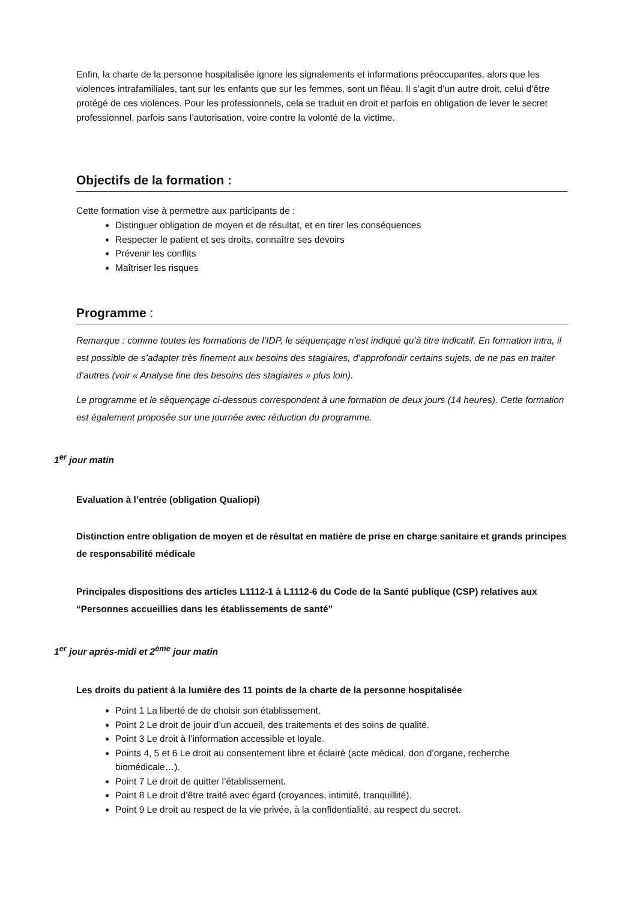Enfin, la charte de la personne hospitalisée ignore les signalements et informations préoccupantes, alors que les violences intrafamiliales, tant sur les enfants que sur les femmes, sont un fléau. Il s’agit d’un autre droit, celui d’être protégé de ces violences. Pour les professionnels, cela se traduit en droit et parfois en obligation de lever le secret professionnel, parfois sans l’autorisation, voire contre la volonté de la victime.
Objectifs de la formation :
Cette formation vise à permettre aux participants de :
Distinguer obligation de moyen et de résultat, et en tirer les conséquences
Respecter le patient et ses droits, connaître ses devoirs
Prévenir les conflits
Maîtriser les risques
Programme :
Remarque : comme toutes les formations de l’IDP, le séquençage n’est indiqué qu’à titre indicatif. En formation intra, il est possible de s’adapter très finement aux besoins des stagiaires, d’approfondir certains sujets, de ne pas en traiter d’autres (voir « Analyse fine des besoins des stagiaires » plus loin).
Le programme et le séquençage ci-dessous correspondent à une formation de deux jours (14 heures). Cette formation est également proposée sur une journée avec réduction du programme.
1<sup>er</sup> jour matin
Evaluation à l’entrée (obligation Qualiopi)
Distinction entre obligation de moyen et de résultat en matière de prise en charge sanitaire et grands principes de responsabilité médicale
Principales dispositions des articles L1112-1 à L1112-6 du Code de la Santé publique (CSP) relatives aux “Personnes accueillies dans les établissements de santé”
1<sup>er</sup> jour après-midi et 2<sup>ème</sup> jour matin
Les droits du patient à la lumière des 11 points de la charte de la personne hospitalisée
Point 1 La liberté de de choisir son établissement.
Point 2 Le droit de jouir d’un accueil, des traitements et des soins de qualité.
Point 3 Le droit à l’information accessible et loyale.
Points 4, 5 et 6 Le droit au consentement libre et éclairé (acte médical, don d’organe, recherche biomédicale…).
Point 7 Le droit de quitter l’établissement.
Point 8 Le droit d’être traité avec égard (croyances, intimité, tranquillité).
Point 9 Le droit au respect de la vie privée, à la confidentialité, au respect du secret.